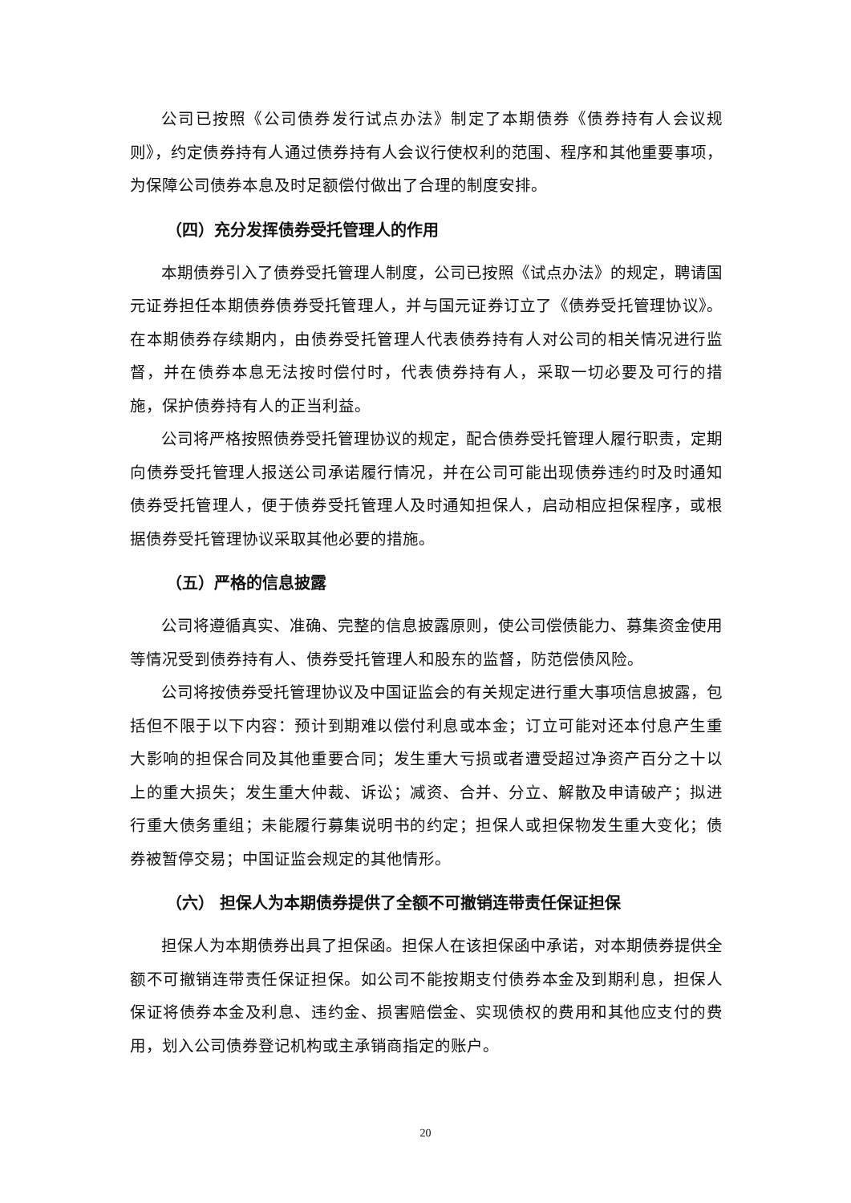公司已按照《公司债券发行试点办法》制定了本期债券《债券持有人会议规则》，约定债券持有人通过债券持有人会议行使权利的范围、程序和其他重要事项，为保障公司债券本息及时足额偿付做出了合理的制度安排。
（四）充分发挥债券受托管理人的作用
本期债券引入了债券受托管理人制度，公司已按照《试点办法》的规定，聘请国元证券担任本期债券债券受托管理人，并与国元证券订立了《债券受托管理协议》。在本期债券存续期内，由债券受托管理人代表债券持有人对公司的相关情况进行监督，并在债券本息无法按时偿付时，代表债券持有人，采取一切必要及可行的措施，保护债券持有人的正当利益。
公司将严格按照债券受托管理协议的规定，配合债券受托管理人履行职责，定期向债券受托管理人报送公司承诺履行情况，并在公司可能出现债券违约时及时通知债券受托管理人，便于债券受托管理人及时通知担保人，启动相应担保程序，或根据债券受托管理协议采取其他必要的措施。
（五）严格的信息披露
公司将遵循真实、准确、完整的信息披露原则，使公司偿债能力、募集资金使用等情况受到债券持有人、债券受托管理人和股东的监督，防范偿债风险。
公司将按债券受托管理协议及中国证监会的有关规定进行重大事项信息披露，包括但不限于以下内容：预计到期难以偿付利息或本金；订立可能对还本付息产生重大影响的担保合同及其他重要合同；发生重大亏损或者遭受超过净资产百分之十以上的重大损失；发生重大仲裁、诉讼；减资、合并、分立、解散及申请破产；拟进行重大债务重组；未能履行募集说明书的约定；担保人或担保物发生重大变化；债券被暂停交易；中国证监会规定的其他情形。
（六） 担保人为本期债券提供了全额不可撤销连带责任保证担保
担保人为本期债券出具了担保函。担保人在该担保函中承诺，对本期债券提供全额不可撤销连带责任保证担保。如公司不能按期支付债券本金及到期利息，担保人保证将债券本金及利息、违约金、损害赔偿金、实现债权的费用和其他应支付的费用，划入公司债券登记机构或主承销商指定的账户。
20